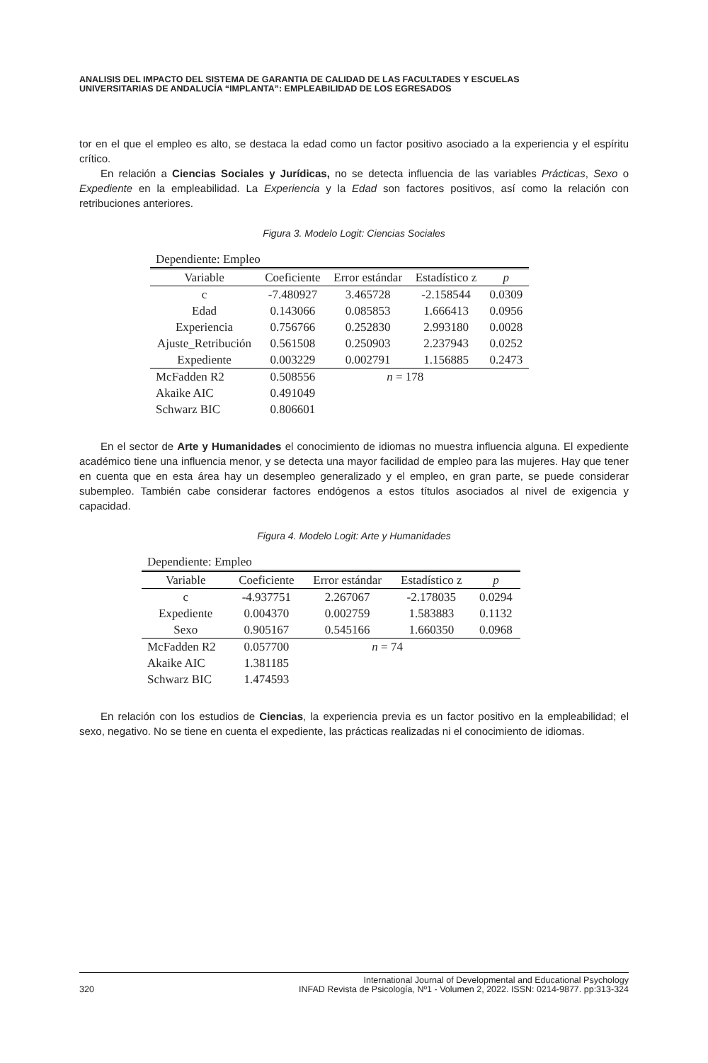ANALISIS DEL IMPACTO DEL SISTEMA DE GARANTIA DE CALIDAD DE LAS FACULTADES Y ESCUELAS
UNIVERSITARIAS DE ANDALUCÍA “IMPLANTA”: EMPLEABILIDAD DE LOS EGRESADOS
tor en el que el empleo es alto, se destaca la edad como un factor positivo asociado a la experiencia y el espíritu crítico.
En relación a Ciencias Sociales y Jurídicas, no se detecta influencia de las variables Prácticas, Sexo o Expediente en la empleabilidad. La Experiencia y la Edad son factores positivos, así como la relación con retribuciones anteriores.
Figura 3. Modelo Logit: Ciencias Sociales
| Dependiente: Empleo | | | | |
| Variable | Coeficiente | Error estándar | Estadístico z | p |
| c | -7.480927 | 3.465728 | -2.158544 | 0.0309 |
| Edad | 0.143066 | 0.085853 | 1.666413 | 0.0956 |
| Experiencia | 0.756766 | 0.252830 | 2.993180 | 0.0028 |
| Ajuste_Retribución | 0.561508 | 0.250903 | 2.237943 | 0.0252 |
| Expediente | 0.003229 | 0.002791 | 1.156885 | 0.2473 |
| McFadden R2 | 0.508556 | n = 178 | | |
| Akaike AIC | 0.491049 | | | |
| Schwarz BIC | 0.806601 | | | |
En el sector de Arte y Humanidades el conocimiento de idiomas no muestra influencia alguna. El expediente académico tiene una influencia menor, y se detecta una mayor facilidad de empleo para las mujeres. Hay que tener en cuenta que en esta área hay un desempleo generalizado y el empleo, en gran parte, se puede considerar subempleo. También cabe considerar factores endógenos a estos títulos asociados al nivel de exigencia y capacidad.
Figura 4. Modelo Logit: Arte y Humanidades
| Dependiente: Empleo | | | | |
| Variable | Coeficiente | Error estándar | Estadístico z | p |
| c | -4.937751 | 2.267067 | -2.178035 | 0.0294 |
| Expediente | 0.004370 | 0.002759 | 1.583883 | 0.1132 |
| Sexo | 0.905167 | 0.545166 | 1.660350 | 0.0968 |
| McFadden R2 | 0.057700 | n = 74 | | |
| Akaike AIC | 1.381185 | | | |
| Schwarz BIC | 1.474593 | | | |
En relación con los estudios de Ciencias, la experiencia previa es un factor positivo en la empleabilidad; el sexo, negativo. No se tiene en cuenta el expediente, las prácticas realizadas ni el conocimiento de idiomas.
320 International Journal of Developmental and Educational Psychology
INFAD Revista de Psicología, Nº1 - Volumen 2, 2022. ISSN: 0214-9877. pp:313-324